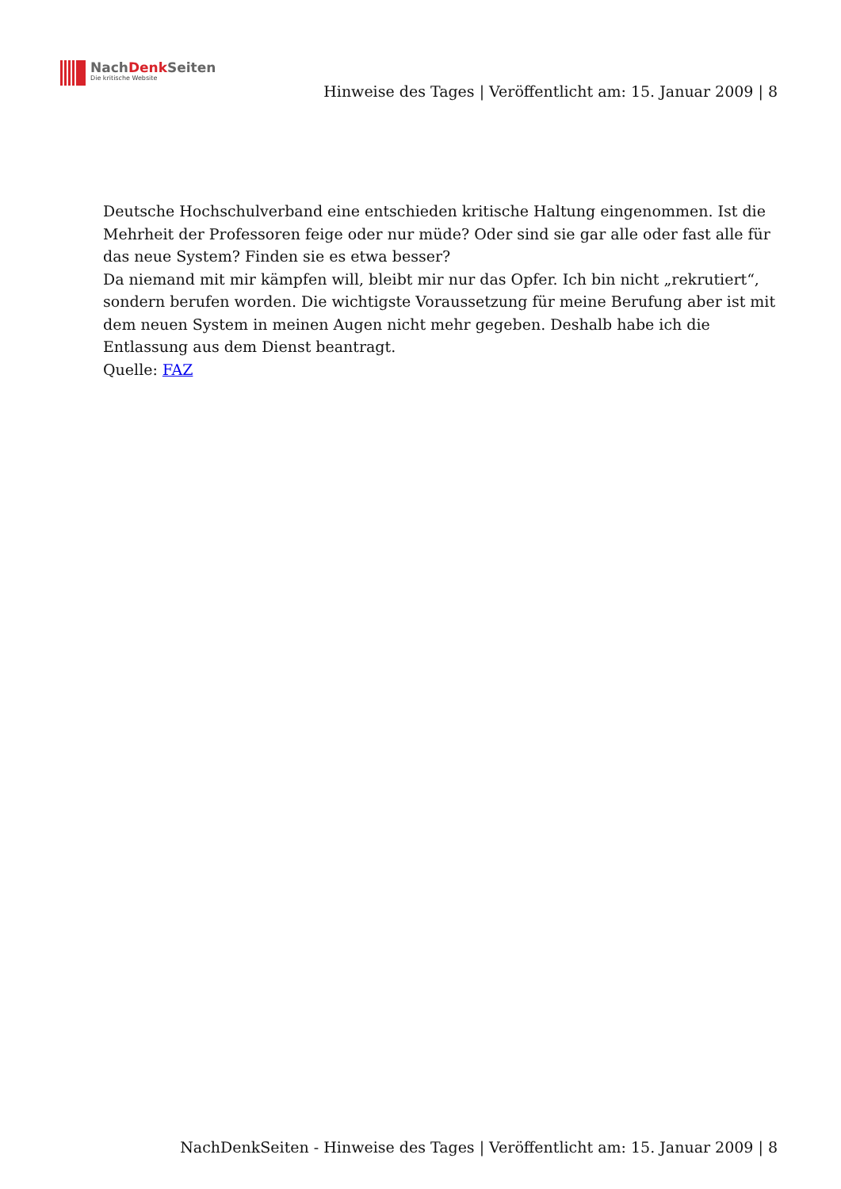NachDenk Seiten
Die kritische Website
Hinweise des Tages | Veröffentlicht am: 15. Januar 2009 | 8
Deutsche Hochschulverband eine entschieden kritische Haltung eingenommen. Ist die Mehrheit der Professoren feige oder nur müde? Oder sind sie gar alle oder fast alle für das neue System? Finden sie es etwa besser?
Da niemand mit mir kämpfen will, bleibt mir nur das Opfer. Ich bin nicht „rekrutiert“, sondern berufen worden. Die wichtigste Voraussetzung für meine Berufung aber ist mit dem neuen System in meinen Augen nicht mehr gegeben. Deshalb habe ich die Entlassung aus dem Dienst beantragt.
Quelle: FAZ
NachDenkSeiten - Hinweise des Tages | Veröffentlicht am: 15. Januar 2009 | 8